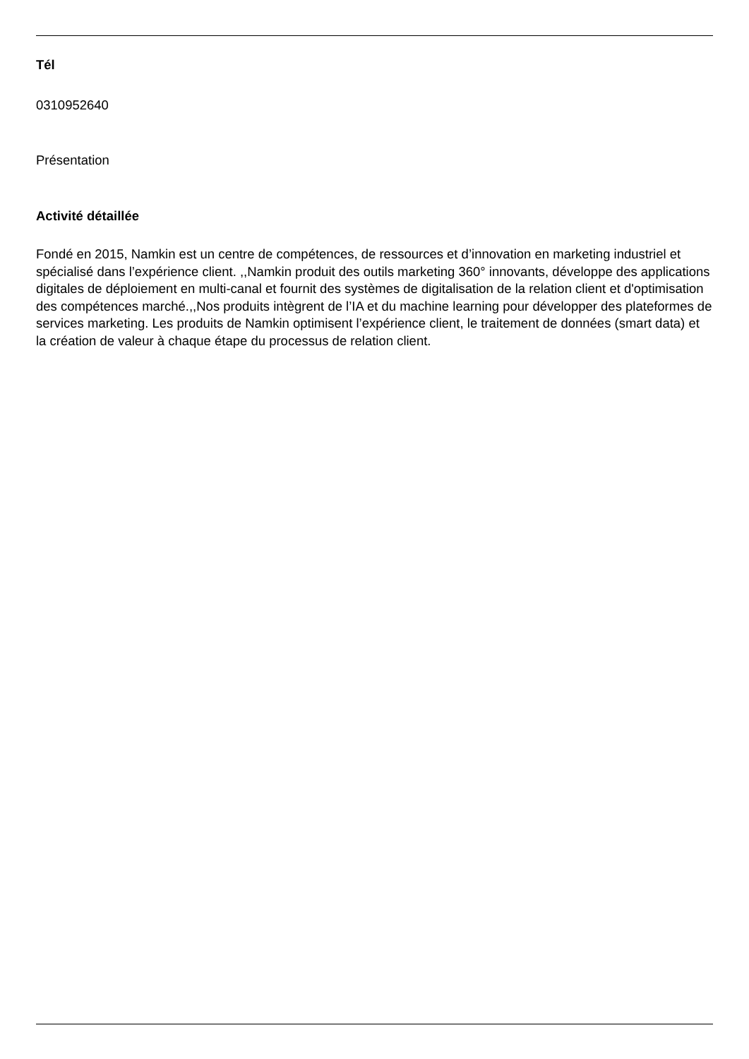Tél
0310952640
Présentation
Activité détaillée
Fondé en 2015, Namkin est un centre de compétences, de ressources et d’innovation en marketing industriel et spécialisé dans l’expérience client. ,,Namkin produit des outils marketing 360° innovants, développe des applications digitales de déploiement en multi-canal et fournit des systèmes de digitalisation de la relation client et d'optimisation des compétences marché.,,Nos produits intègrent de l’IA et du machine learning pour développer des plateformes de services marketing. Les produits de Namkin optimisent l’expérience client, le traitement de données (smart data) et la création de valeur à chaque étape du processus de relation client.